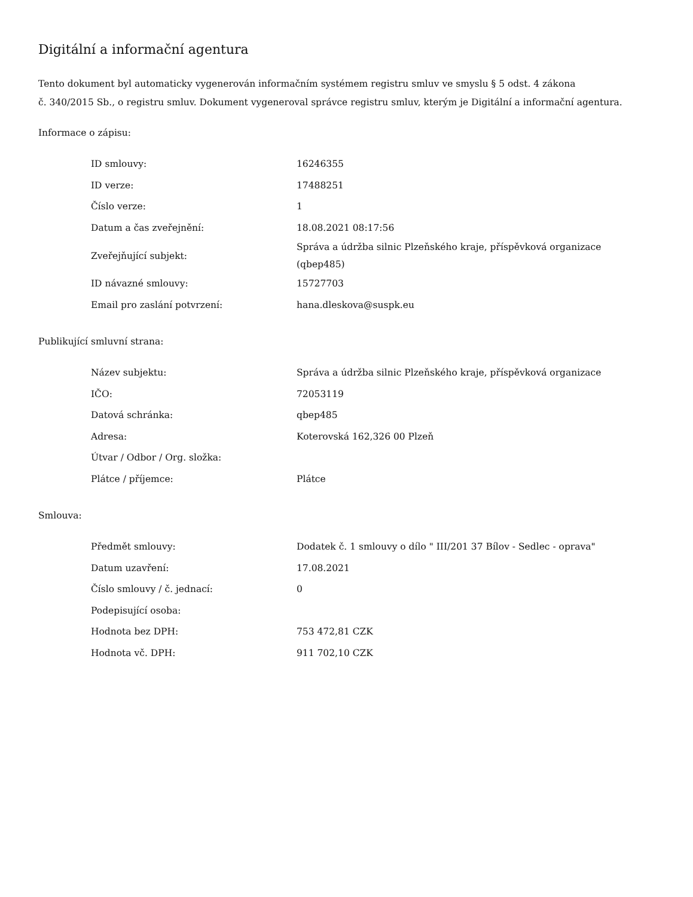Digitální a informační agentura
Tento dokument byl automaticky vygenerován informačním systémem registru smluv ve smyslu § 5 odst. 4 zákona
č. 340/2015 Sb., o registru smluv. Dokument vygeneroval správce registru smluv, kterým je Digitální a informační agentura.
Informace o zápisu:
| ID smlouvy: | 16246355 |
| ID verze: | 17488251 |
| Číslo verze: | 1 |
| Datum a čas zveřejnění: | 18.08.2021 08:17:56 |
| Zveřejňující subjekt: | Správa a údržba silnic Plzeňského kraje, příspěvková organizace (qbep485) |
| ID návazné smlouvy: | 15727703 |
| Email pro zaslání potvrzení: | hana.dleskova@suspk.eu |
Publikující smluvní strana:
| Název subjektu: | Správa a údržba silnic Plzeňského kraje, příspěvková organizace |
| IČO: | 72053119 |
| Datová schránka: | qbep485 |
| Adresa: | Koterovská 162,326 00 Plzeň |
| Útvar / Odbor / Org. složka: | |
| Plátce / příjemce: | Plátce |
Smlouva:
| Předmět smlouvy: | Dodatek č. 1 smlouvy o dílo " III/201 37 Bílov - Sedlec - oprava" |
| Datum uzavření: | 17.08.2021 |
| Číslo smlouvy / č. jednací: | 0 |
| Podepisující osoba: | |
| Hodnota bez DPH: | 753 472,81 CZK |
| Hodnota vč. DPH: | 911 702,10 CZK |